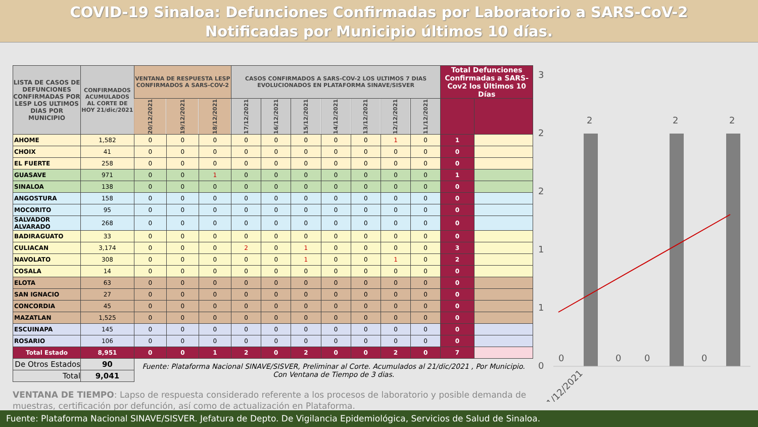COVID-19 Sinaloa: Defunciones Confirmadas por Laboratorio a SARS-CoV-2
Notificadas por Municipio últimos 10 días.
| LISTA DE CASOS DE DEFUNCIONES CONFIRMADAS POR LESP LOS ULTIMOS DIAS POR MUNICIPIO | CONFIRMADOS ACUMULADOS AL CORTE DE HOY 21/dic/2021 | VENTANA DE RESPUESTA LESP CONFIRMADOS A SARS-COV-2 | | | CASOS CONFIRMADOS A SARS-COV-2 LOS ULTIMOS 7 DIAS EVOLUCIONADOS EN PLATAFORMA SINAVE/SISVER | | | | | | | Total Defunciones Confirmadas a SARS-Cov2 los Últimos 10 Días | |
| --- | --- | --- | --- | --- | --- | --- | --- | --- | --- | --- | --- | --- | --- |
| | | 20/12/2021 | 19/12/2021 | 18/12/2021 | 17/12/2021 | 16/12/2021 | 15/12/2021 | 14/12/2021 | 13/12/2021 | 12/12/2021 | 11/12/2021 | | |
| AHOME | 1,582 | 0 | 0 | 0 | 0 | 0 | 0 | 0 | 0 | 1 | 0 | 1 | |
| CHOIX | 41 | 0 | 0 | 0 | 0 | 0 | 0 | 0 | 0 | 0 | 0 | 0 | |
| EL FUERTE | 258 | 0 | 0 | 0 | 0 | 0 | 0 | 0 | 0 | 0 | 0 | 0 | |
| GUASAVE | 971 | 0 | 0 | 1 | 0 | 0 | 0 | 0 | 0 | 0 | 0 | 1 | |
| SINALOA | 138 | 0 | 0 | 0 | 0 | 0 | 0 | 0 | 0 | 0 | 0 | 0 | |
| ANGOSTURA | 158 | 0 | 0 | 0 | 0 | 0 | 0 | 0 | 0 | 0 | 0 | 0 | |
| MOCORITO | 95 | 0 | 0 | 0 | 0 | 0 | 0 | 0 | 0 | 0 | 0 | 0 | |
| SALVADOR ALVARADO | 268 | 0 | 0 | 0 | 0 | 0 | 0 | 0 | 0 | 0 | 0 | 0 | |
| BADIRAGUATO | 33 | 0 | 0 | 0 | 0 | 0 | 0 | 0 | 0 | 0 | 0 | 0 | |
| CULIACAN | 3,174 | 0 | 0 | 0 | 2 | 0 | 1 | 0 | 0 | 0 | 0 | 3 | |
| NAVOLATO | 308 | 0 | 0 | 0 | 0 | 0 | 1 | 0 | 0 | 1 | 0 | 2 | |
| COSALA | 14 | 0 | 0 | 0 | 0 | 0 | 0 | 0 | 0 | 0 | 0 | 0 | |
| ELOTA | 63 | 0 | 0 | 0 | 0 | 0 | 0 | 0 | 0 | 0 | 0 | 0 | |
| SAN IGNACIO | 27 | 0 | 0 | 0 | 0 | 0 | 0 | 0 | 0 | 0 | 0 | 0 | |
| CONCORDIA | 45 | 0 | 0 | 0 | 0 | 0 | 0 | 0 | 0 | 0 | 0 | 0 | |
| MAZATLAN | 1,525 | 0 | 0 | 0 | 0 | 0 | 0 | 0 | 0 | 0 | 0 | 0 | |
| ESCUINAPA | 145 | 0 | 0 | 0 | 0 | 0 | 0 | 0 | 0 | 0 | 0 | 0 | |
| ROSARIO | 106 | 0 | 0 | 0 | 0 | 0 | 0 | 0 | 0 | 0 | 0 | 0 | |
| Total Estado | 8,951 | 0 | 0 | 1 | 2 | 0 | 2 | 0 | 0 | 2 | 0 | 7 | |
| De Otros Estados | 90 | Fuente: Plataforma Nacional SINAVE/SISVER, Preliminar al Corte. Acumulados al 21/dic/2021 , Por Municipio. Con Ventana de Tiempo de 3 dias. | | | | | | | | | | | |
| Total | 9,041 | | | | | | | | | | | | |
VENTANA DE TIEMPO: Lapso de respuesta considerado referente a los procesos de laboratorio y posible demanda de muestras, certificación por defunción, así como de actualización en Plataforma.
3
2
2
1
1
0
2
2
2
0
0
0
0
11/12/2021
Fuente: Plataforma Nacional SINAVE/SISVER. Jefatura de Depto. De Vigilancia Epidemiológica, Servicios de Salud de Sinaloa.